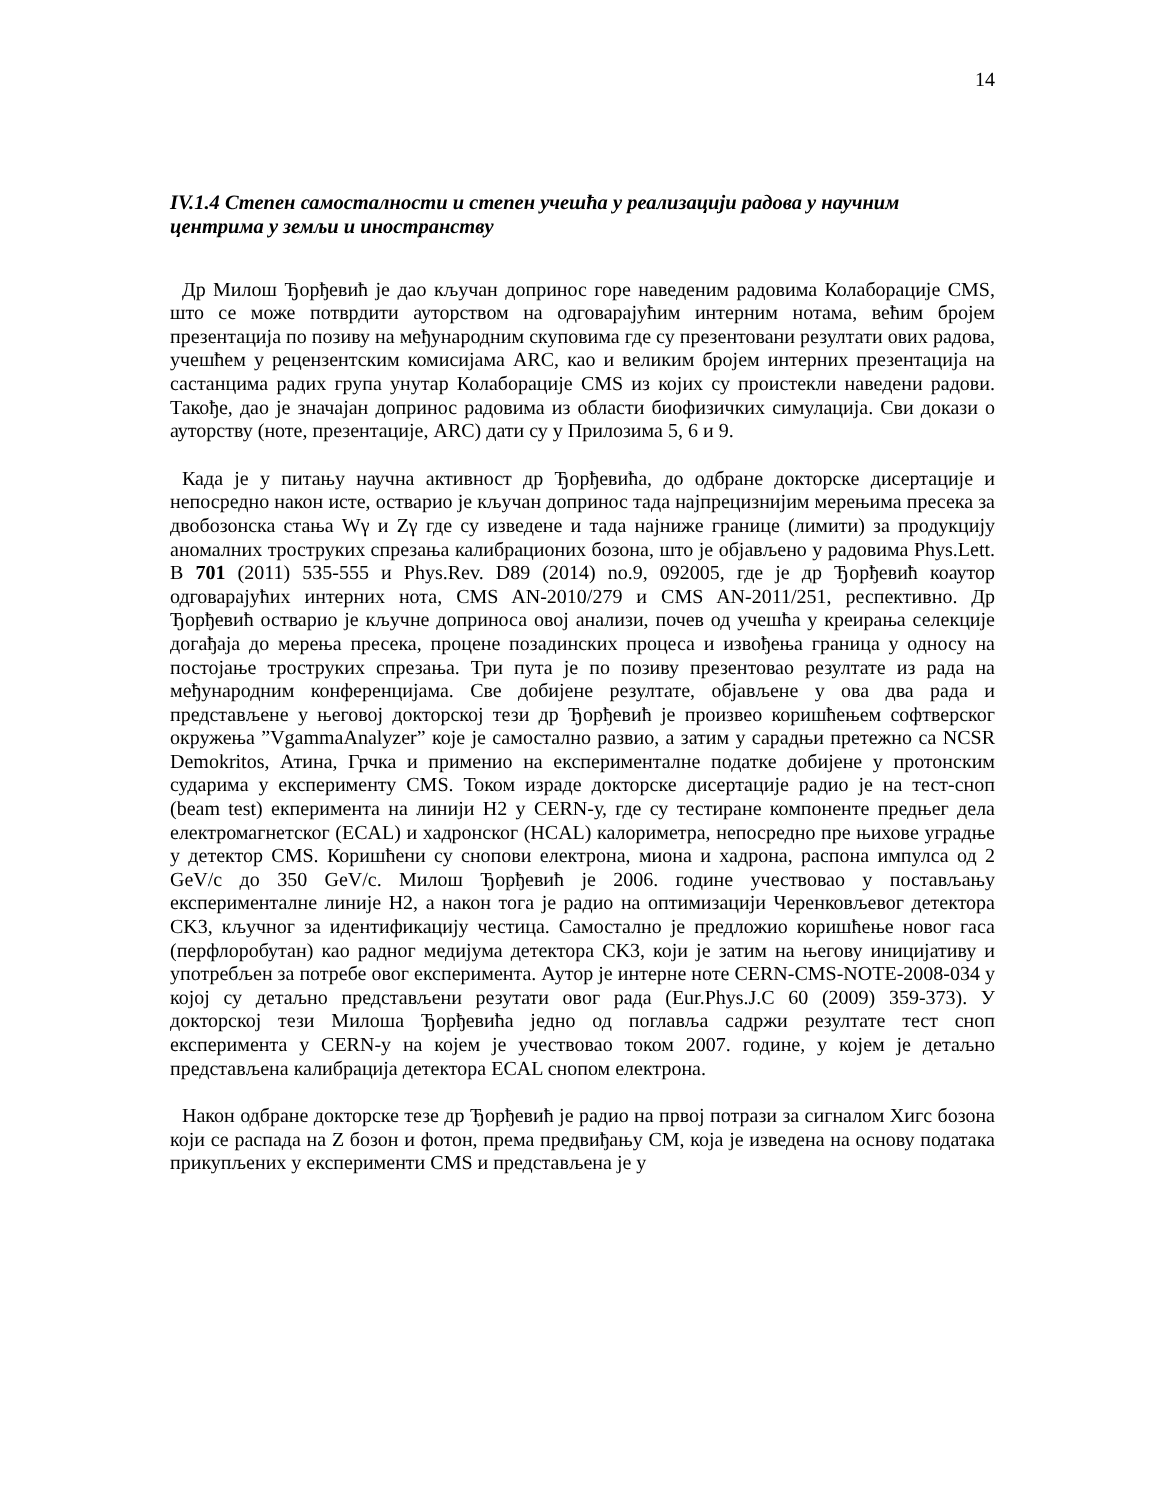14
IV.1.4 Степен самосталности и степен учешћа у реализацији радова у научним центрима у земљи и иностранству
Др Милош Ђорђевић је дао кључан допринос горе наведеним радовима Колаборације CMS, што се може потврдити ауторством на одговарајућим интерним нотама, већим бројем презентација по позиву на међународним скуповима где су презентовани резултати ових радова, учешћем у рецензентским комисијама ARC, као и великим бројем интерних презентација на састанцима радих група унутар Колаборације CMS из којих су проистекли наведени радови. Такође, дао је значајан допринос радовима из области биофизичких симулација. Сви докази о ауторству (ноте, презентације, ARC) дати су у Прилозима 5, 6 и 9.
Када је у питању научна активност др Ђорђевића, до одбране докторске дисертације и непосредно након исте, остварио је кључан допринос тада најпрецизнијим мерењима пресека за двобозонска стања Wγ и Zγ где су изведене и тада најниже границе (лимити) за продукцију аномалних троструких спрезања калибрационих бозона, што је објављено у радовима Phys.Lett. B 701 (2011) 535-555 и Phys.Rev. D89 (2014) no.9, 092005, где је др Ђорђевић коаутор одговарајућих интерних нота, CMS AN-2010/279 и CMS AN-2011/251, респективно. Др Ђорђевић остварио је кључне доприноса овој анализи, почев од учешћа у креирања селекције догађаја до мерења пресека, процене позадинских процеса и извођења граница у односу на постојање троструких спрезања. Три пута је по позиву презентовао резултате из рада на међународним конференцијама. Све добијене резултате, објављене у ова два рада и представљене у његовој докторској тези др Ђорђевић је произвео коришћењем софтверског окружења ”VgammaAnalyzer” које је самостално развио, а затим у сарадњи претежно са NCSR Demokritos, Атина, Грчка и применио на експерименталне податке добијене у протонским сударима у експерименту CMS. Током израде докторске дисертације радио је на тест-сноп (beam test) екперимента на линији H2 у CERN-у, где су тестиране компоненте предњег дела електромагнетског (ECAL) и хадронског (HCAL) калориметра, непосредно пре њихове уградње у детектор CMS. Коришћени су снопови електрона, миона и хадрона, распона импулса од 2 GeV/c до 350 GeV/c. Милош Ђорђевић је 2006. године учествовао у постављању експерименталне линије H2, а након тога је радио на оптимизацији Черенковљевог детектора CK3, кључног за идентификацију честица. Самостално је предложио коришћење новог гаса (перфлоробутан) као радног медијума детектора CK3, који је затим на његову иницијативу и употребљен за потребе овог експеримента. Аутор је интерне ноте CERN-CMS-NOTE-2008-034 у којој су детаљно представљени резутати овог рада (Eur.Phys.J.C 60 (2009) 359-373). У докторској тези Милоша Ђорђевића једно од поглавља садржи резултате тест сноп експеримента у CERN-у на којем је учествовао током 2007. године, у којем је детаљно представљена калибрација детектора ECAL снопом електрона.
Након одбране докторске тезе др Ђорђевић је радио на првој потрази за сигналом Хигс бозона који се распада на Z бозон и фотон, према предвиђању СМ, која је изведена на основу података прикупљених у експерименти CMS и представљена је у